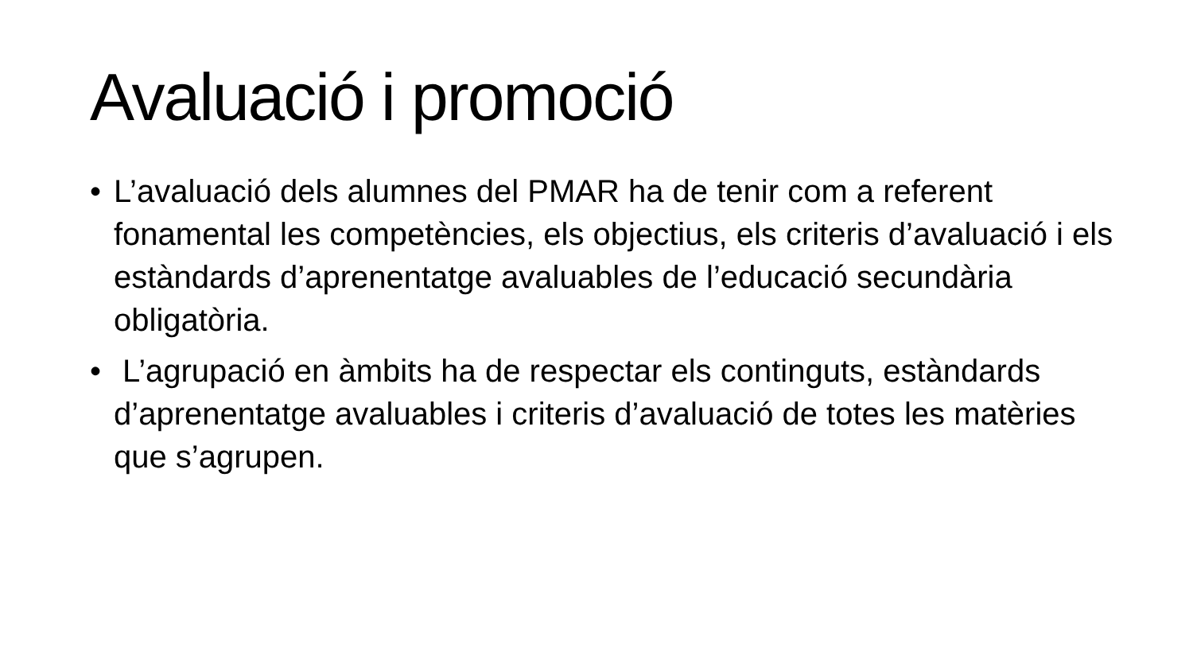Avaluació i promoció
• L’avaluació dels alumnes del PMAR ha de tenir com a referent fonamental les competències, els objectius, els criteris d’avaluació i els estàndards d’aprenentatge avaluables de l’educació secundària obligatòria.
• L’agrupació en àmbits ha de respectar els continguts, estàndards d’aprenentatge avaluables i criteris d’avaluació de totes les matèries que s’agrupen.